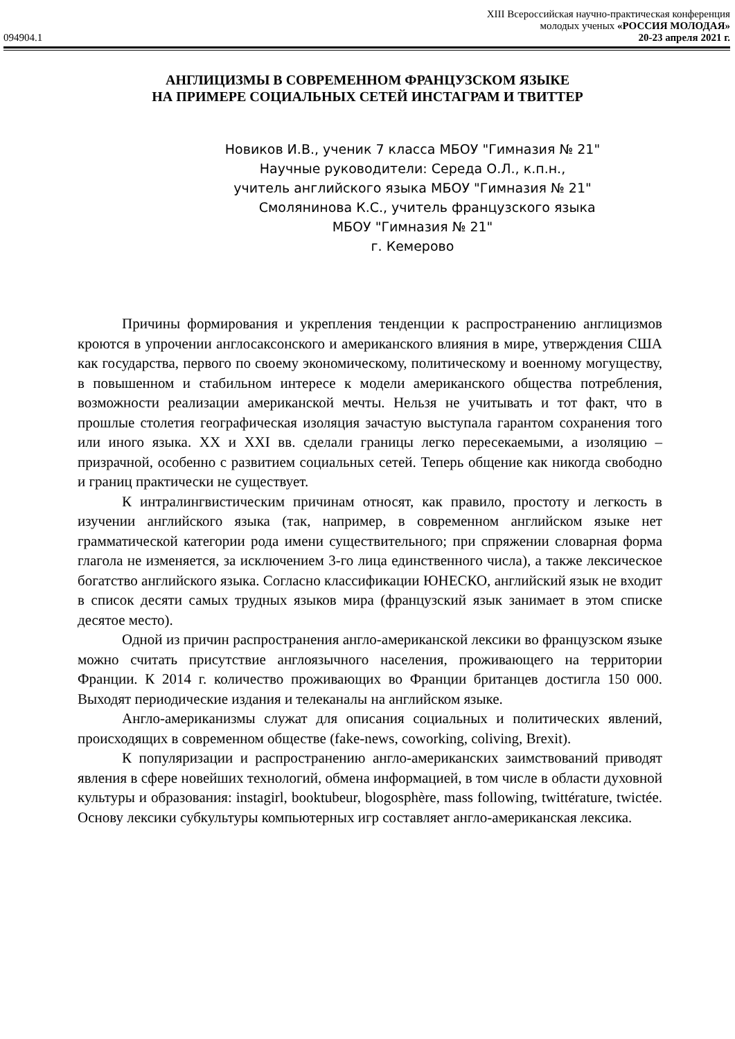XIII Всероссийская научно-практическая конференция
молодых ученых «РОССИЯ МОЛОДАЯ»
094904.1 20-23 апреля 2021 г.
АНГЛИЦИЗМЫ В СОВРЕМЕННОМ ФРАНЦУЗСКОМ ЯЗЫКЕ
НА ПРИМЕРЕ СОЦИАЛЬНЫХ СЕТЕЙ ИНСТАГРАМ И ТВИТТЕР
Новиков И.В., ученик 7 класса МБОУ "Гимназия № 21"
Научные руководители: Середа О.Л., к.п.н.,
учитель английского языка МБОУ "Гимназия № 21"
Смолянинова К.С., учитель французского языка
МБОУ "Гимназия № 21"
г. Кемерово
Причины формирования и укрепления тенденции к распространению англицизмов кроются в упрочении англосаксонского и американского влияния в мире, утверждения США как государства, первого по своему экономическому, политическому и военному могуществу, в повышенном и стабильном интересе к модели американского общества потребления, возможности реализации американской мечты. Нельзя не учитывать и тот факт, что в прошлые столетия географическая изоляция зачастую выступала гарантом сохранения того или иного языка. XX и XXI вв. сделали границы легко пересекаемыми, а изоляцию – призрачной, особенно с развитием социальных сетей. Теперь общение как никогда свободно и границ практически не существует.
К интралингвистическим причинам относят, как правило, простоту и легкость в изучении английского языка (так, например, в современном английском языке нет грамматической категории рода имени существительного; при спряжении словарная форма глагола не изменяется, за исключением 3-го лица единственного числа), а также лексическое богатство английского языка. Согласно классификации ЮНЕСКО, английский язык не входит в список десяти самых трудных языков мира (французский язык занимает в этом списке десятое место).
Одной из причин распространения англо-американской лексики во французском языке можно считать присутствие англоязычного населения, проживающего на территории Франции. К 2014 г. количество проживающих во Франции британцев достигла 150 000. Выходят периодические издания и телеканалы на английском языке.
Англо-американизмы служат для описания социальных и политических явлений, происходящих в современном обществе (fake-news, coworking, coliving, Brexit).
К популяризации и распространению англо-американских заимствований приводят явления в сфере новейших технологий, обмена информацией, в том числе в области духовной культуры и образования: instagirl, booktubeur, blogosphère, mass following, twittérature, twictée. Основу лексики субкультуры компьютерных игр составляет англо-американская лексика.